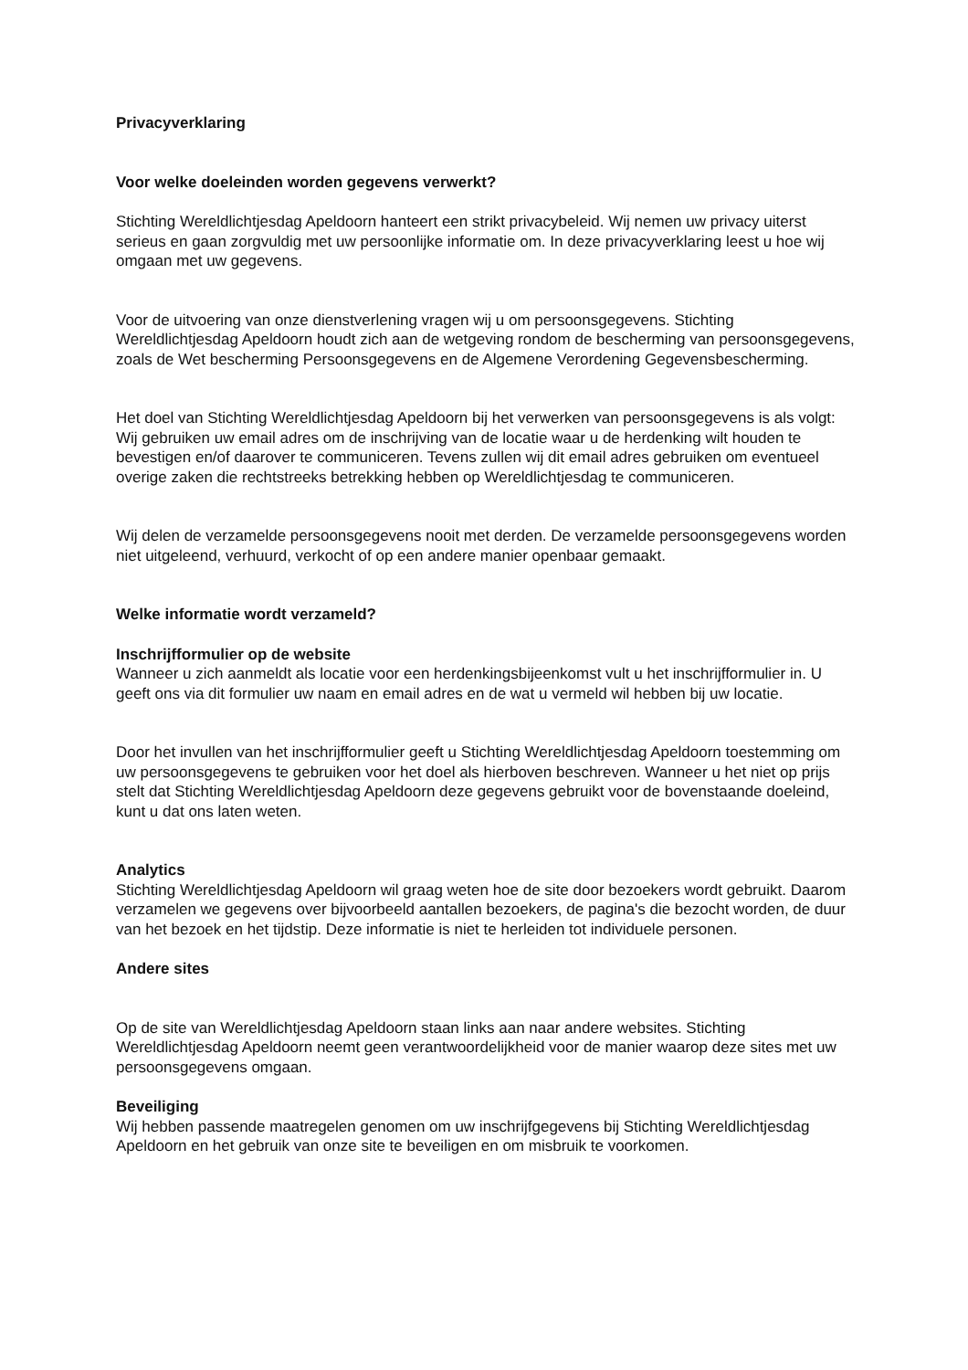Privacyverklaring
Voor welke doeleinden worden gegevens verwerkt?
Stichting Wereldlichtjesdag Apeldoorn hanteert een strikt privacybeleid. Wij nemen uw privacy uiterst serieus en gaan zorgvuldig met uw persoonlijke informatie om. In deze privacyverklaring leest u hoe wij omgaan met uw gegevens.
Voor de uitvoering van onze dienstverlening vragen wij u om persoonsgegevens. Stichting Wereldlichtjesdag Apeldoorn houdt zich aan de wetgeving rondom de bescherming van persoonsgegevens, zoals de Wet bescherming Persoonsgegevens en de Algemene Verordening Gegevensbescherming.
Het doel van Stichting Wereldlichtjesdag Apeldoorn bij het verwerken van persoonsgegevens is als volgt:
Wij gebruiken uw email adres om de inschrijving van de locatie waar u de herdenking wilt houden te bevestigen en/of daarover te communiceren. Tevens zullen wij dit email adres gebruiken om eventueel overige zaken die rechtstreeks betrekking hebben op Wereldlichtjesdag te communiceren.
Wij delen de verzamelde persoonsgegevens nooit met derden. De verzamelde persoonsgegevens worden niet uitgeleend, verhuurd, verkocht of op een andere manier openbaar gemaakt.
Welke informatie wordt verzameld?
Inschrijfformulier op de website
Wanneer u zich aanmeldt als locatie voor een herdenkingsbijeenkomst vult u het inschrijfformulier in. U geeft ons via dit formulier uw naam en email adres en de wat u vermeld wil hebben bij uw locatie.
Door het invullen van het inschrijfformulier geeft u Stichting Wereldlichtjesdag Apeldoorn toestemming om uw persoonsgegevens te gebruiken voor het doel als hierboven beschreven. Wanneer u het niet op prijs stelt dat Stichting Wereldlichtjesdag Apeldoorn deze gegevens gebruikt voor de bovenstaande doeleind, kunt u dat ons laten weten.
Analytics
Stichting Wereldlichtjesdag Apeldoorn wil graag weten hoe de site door bezoekers wordt gebruikt. Daarom verzamelen we gegevens over bijvoorbeeld aantallen bezoekers, de pagina's die bezocht worden, de duur van het bezoek en het tijdstip. Deze informatie is niet te herleiden tot individuele personen.
Andere sites
Op de site van Wereldlichtjesdag Apeldoorn staan links aan naar andere websites. Stichting Wereldlichtjesdag Apeldoorn neemt geen verantwoordelijkheid voor de manier waarop deze sites met uw persoonsgegevens omgaan.
Beveiliging
Wij hebben passende maatregelen genomen om uw inschrijfgegevens bij Stichting Wereldlichtjesdag Apeldoorn en het gebruik van onze site te beveiligen en om misbruik te voorkomen.